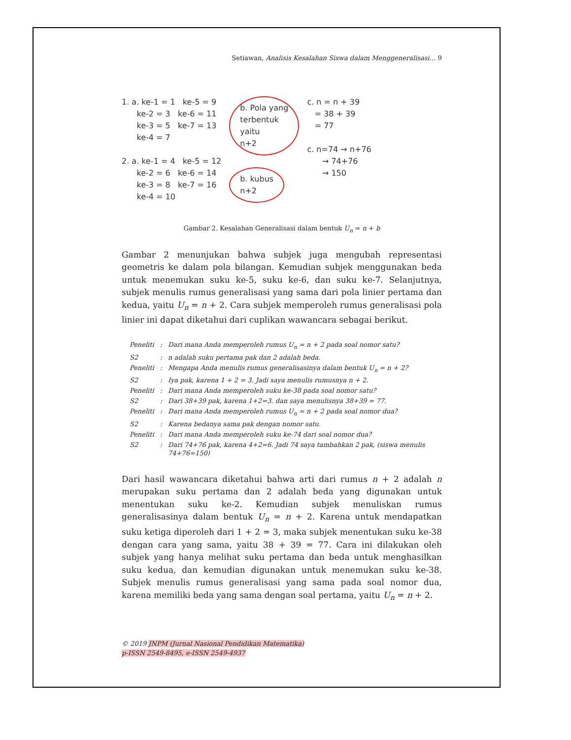Setiawan, Analisis Kesalahan Siswa dalam Menggeneralisasi… 9
1. a. ke-1 = 1 ke-5 = 9 ke-2 = 3 ke-6 = 11 ke-3 = 5 ke-7 = 13 ke-4 = 7 2. a. ke-1 = 4 ke-5 = 12 ke-2 = 6 ke-6 = 14 ke-3 = 8 ke-7 = 16 ke-4 = 10
b. Pola yang terbentuk yaitu n+2 b. kubus n+2
c. n = n + 39 = 38 + 39 = 77 c. n=74 → n+76 → 74+76 → 150
Gambar 2. Kesalahan Generalisasi dalam bentuk U<sub>n</sub> = n + b
Gambar 2 menunjukan bahwa subjek juga mengubah representasi geometris ke dalam pola bilangan. Kemudian subjek menggunakan beda untuk menemukan suku ke-5, suku ke-6, dan suku ke-7. Selanjutnya, subjek menulis rumus generalisasi yang sama dari pola linier pertama dan kedua, yaitu U<sub>n</sub> = n + 2. Cara subjek memperoleh rumus generalisasi pola linier ini dapat diketahui dari cuplikan wawancara sebagai berikut.
| Peneliti | : | Dari mana Anda memperoleh rumus U<sub>n</sub> = n + 2 pada soal nomor satu? |
| S2 | : | n adalah suku pertama pak dan 2 adalah beda. |
| Peneliti | : | Mengapa Anda menulis rumus generalisasinya dalam bentuk U<sub>n</sub> = n + 2? |
| S2 | : | Iya pak, karena 1 + 2 = 3. Jadi saya menulis rumusnya n + 2. |
| Peneliti | : | Dari mana Anda memperoleh suku ke-38 pada soal nomor satu? |
| S2 | : | Dari 38+39 pak, karena 1+2=3. dan saya menulisnya 38+39 = 77. |
| Peneliti | : | Dari mana Anda memperoleh rumus U<sub>n</sub> = n + 2 pada soal nomor dua? |
| S2 | : | Karena bedanya sama pak dengan nomor satu. |
| Peneliti | : | Dari mana Anda memperoleh suku ke-74 dari soal nomor dua? |
| S2 | : | Dari 74+76 pak, karena 4+2=6. Jadi 74 saya tambahkan 2 pak, (siswa menulis 74+76=150) |
Dari hasil wawancara diketahui bahwa arti dari rumus n + 2 adalah n merupakan suku pertama dan 2 adalah beda yang digunakan untuk menentukan suku ke-2. Kemudian subjek menuliskan rumus generalisasinya dalam bentuk U<sub>n</sub> = n + 2. Karena untuk mendapatkan suku ketiga diperoleh dari 1 + 2 = 3, maka subjek menentukan suku ke-38 dengan cara yang sama, yaitu 38 + 39 = 77. Cara ini dilakukan oleh subjek yang hanya melihat suku pertama dan beda untuk menghasilkan suku kedua, dan kemudian digunakan untuk menemukan suku ke-38. Subjek menulis rumus generalisasi yang sama pada soal nomor dua, karena memiliki beda yang sama dengan soal pertama, yaitu U<sub>n</sub> = n + 2.
© 2019 JNPM (Jurnal Nasional Pendidikan Matematika)
p-ISSN 2549-8495, e-ISSN 2549-4937